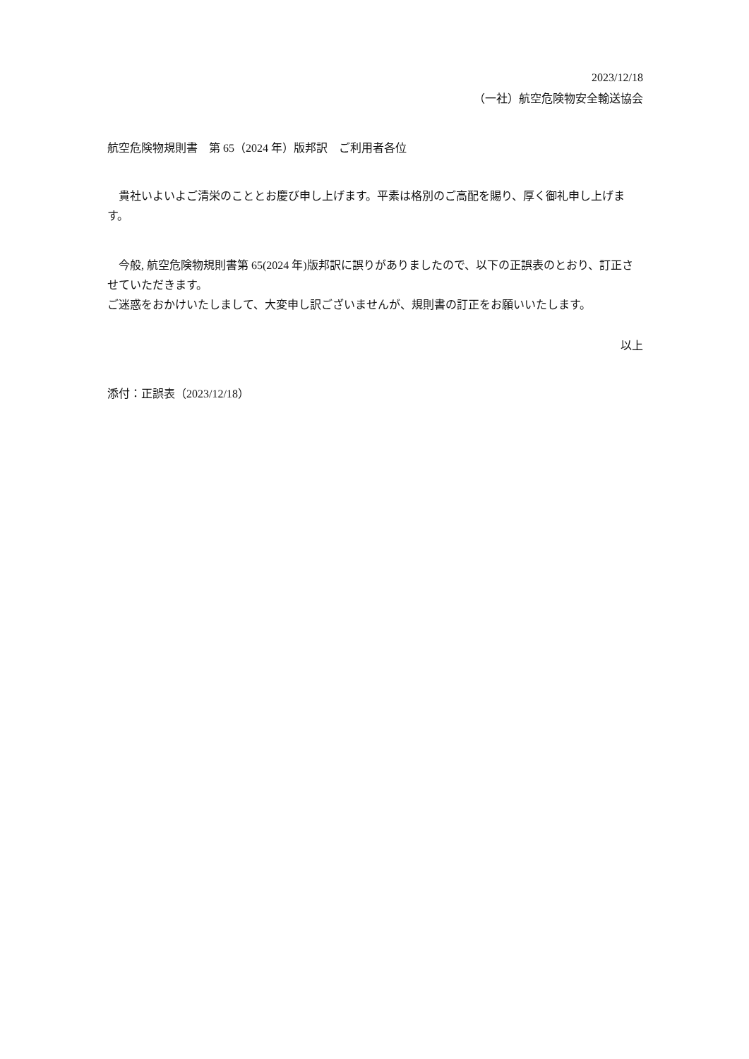2023/12/18
（一社）航空危険物安全輸送協会
航空危険物規則書　第 65（2024 年）版邦訳　ご利用者各位
　貴社いよいよご清栄のこととお慶び申し上げます。平素は格別のご高配を賜り、厚く御礼申し上げます。
　今般, 航空危険物規則書第 65(2024 年)版邦訳に誤りがありましたので、以下の正誤表のとおり、訂正させていただきます。
ご迷惑をおかけいたしまして、大変申し訳ございませんが、規則書の訂正をお願いいたします。
以上
添付：正誤表（2023/12/18）